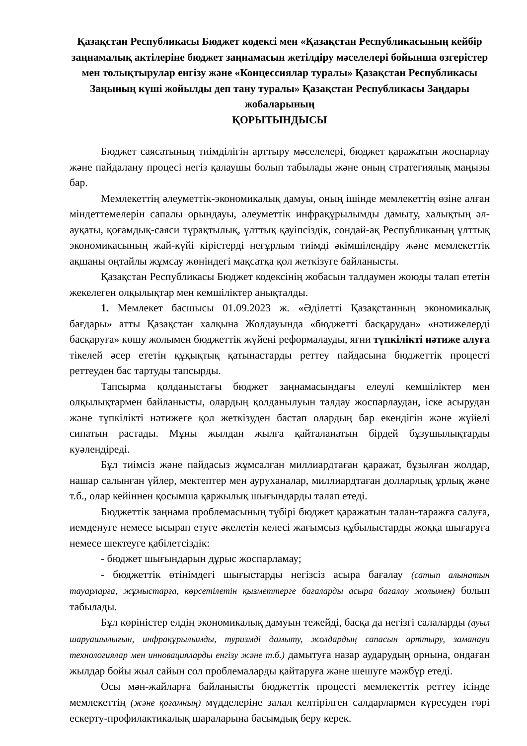Қазақстан Республикасы Бюджет кодексі мен «Қазақстан Республикасының кейбір заңнамалық актілеріне бюджет заңнамасын жетілдіру мәселелері бойынша өзгерістер мен толықтырулар енгізу және «Концессиялар туралы» Қазақстан Республикасы Заңының күші жойылды деп тану туралы» Қазақстан Республикасы Заңдары жобаларының
ҚОРЫТЫНДЫСЫ
Бюджет саясатының тиімділігін арттыру мәселелері, бюджет қаражатын жоспарлау және пайдалану процесі негіз қалаушы болып табылады және оның стратегиялық маңызы бар.
Мемлекеттің әлеуметтік-экономикалық дамуы, оның ішінде мемлекеттің өзіне алған міндеттемелерін сапалы орындауы, әлеуметтік инфрақұрылымды дамыту, халықтың әл-ауқаты, қоғамдық-саяси тұрақтылық, ұлттық қауіпсіздік, сондай-ақ Республиканың ұлттық экономикасының жай-күйі кірістерді неғұрлым тиімді әкімшілендіру және мемлекеттік ақшаны оңтайлы жұмсау жөніндегі мақсатқа қол жеткізуге байланысты.
Қазақстан Республикасы Бюджет кодексінің жобасын талдаумен жоюды талап ететін жекелеген олқылықтар мен кемшіліктер анықталды.
1. Мемлекет басшысы 01.09.2023 ж. «Әділетті Қазақстанның экономикалық бағдары» атты Қазақстан халқына Жолдауында «бюджетті басқарудан» «нәтижелерді басқаруға» көшу жолымен бюджеттік жүйені реформалауды, яғни түпкілікті нәтиже алуға тікелей әсер ететін құқықтық қатынастарды реттеу пайдасына бюджеттік процесті реттеуден бас тартуды тапсырды.
Тапсырма қолданыстағы бюджет заңнамасындағы елеулі кемшіліктер мен олқылықтармен байланысты, олардың қолданылуын талдау жоспарлаудан, іске асырудан және түпкілікті нәтижеге қол жеткізуден бастап олардың бар екендігін және жүйелі сипатын растады. Мұны жылдан жылға қайталанатын бірдей бұзушылықтарды куәлендіреді.
Бұл тиімсіз және пайдасыз жұмсалған миллиардтаған қаражат, бұзылған жолдар, нашар салынған үйлер, мектептер мен ауруханалар, миллиардтаған долларлық ұрлық және т.б., олар кейіннен қосымша қаржылық шығындарды талап етеді.
Бюджеттік заңнама проблемасының түбірі бюджет қаражатын талан-таражға салуға, иемденуге немесе ысырап етуге әкелетін келесі жағымсыз құбылыстарды жоққа шығаруға немесе шектеуге қабілетсіздік:
- бюджет шығындарын дұрыс жоспарламау;
- бюджеттік өтінімдегі шығыстарды негізсіз асыра бағалау (сатып алынатын тауарларға, жұмыстарға, көрсетілетін қызметтерге бағаларды асыра бағалау жолымен) болып табылады.
Бұл көріністер елдің экономикалық дамуын тежейді, басқа да негізгі салаларды (ауыл шаруашылығын, инфрақұрылымды, туризмді дамыту, жолдардың сапасын арттыру, заманауи технологиялар мен инновацияларды енгізу және т.б.) дамытуға назар аударудың орнына, ондаған жылдар бойы жыл сайын сол проблемаларды қайтаруға және шешуге мәжбүр етеді.
Осы мән-жайларға байланысты бюджеттік процесті мемлекеттік реттеу ісінде мемлекеттің (және қоғамның) мүдделеріне залал келтірілген салдарлармен күресуден гөрі ескерту-профилактикалық шараларына басымдық беру керек.